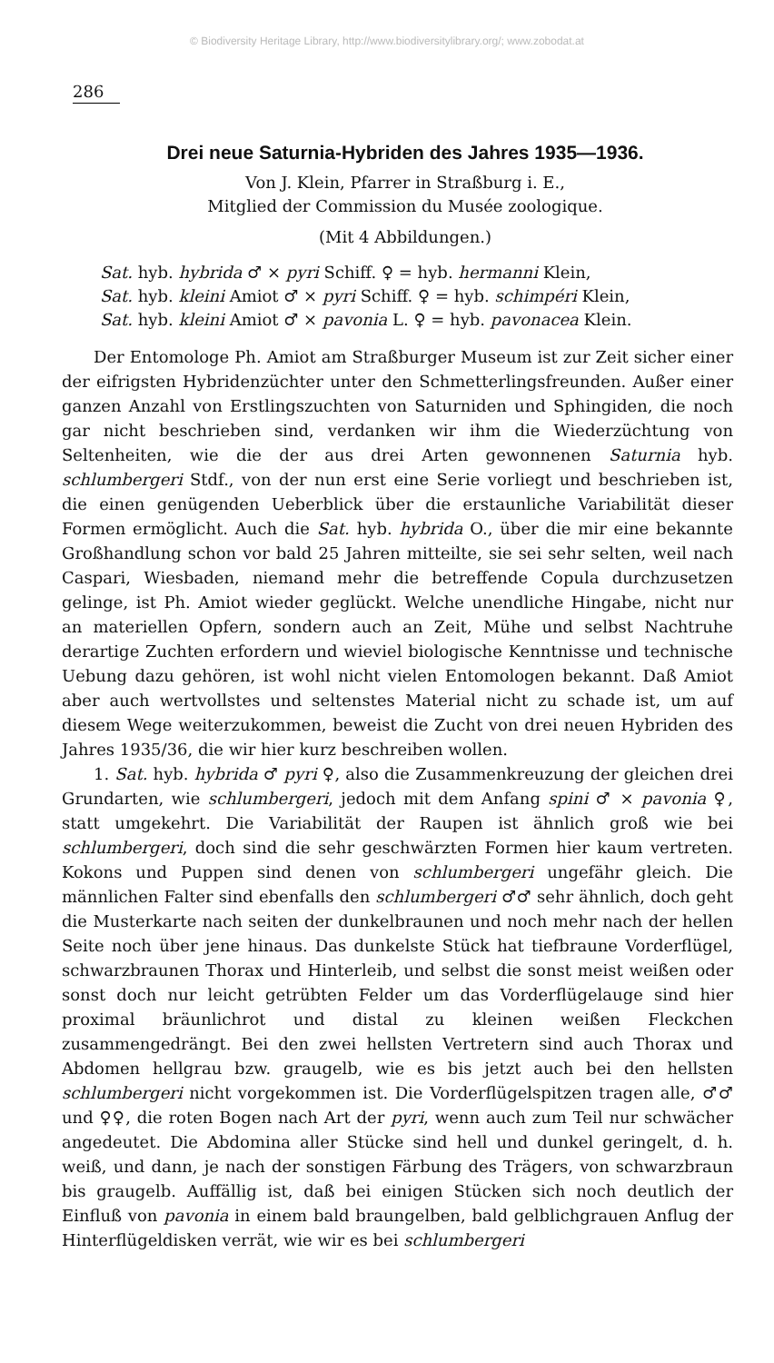© Biodiversity Heritage Library, http://www.biodiversitylibrary.org/; www.zobodat.at
286
Drei neue Saturnia-Hybriden des Jahres 1935—1936.
Von J. Klein, Pfarrer in Straßburg i. E.,
Mitglied der Commission du Musée zoologique.
(Mit 4 Abbildungen.)
Sat. hyb. hybrida ♂ × pyri Schiff. ♀ = hyb. hermanni Klein,
Sat. hyb. kleini Amiot ♂ × pyri Schiff. ♀ = hyb. schimpéri Klein,
Sat. hyb. kleini Amiot ♂ × pavonia L. ♀ = hyb. pavonacea Klein.
Der Entomologe Ph. Amiot am Straßburger Museum ist zur Zeit sicher einer der eifrigsten Hybridenzüchter unter den Schmetterlingsfreunden. Außer einer ganzen Anzahl von Erstlingszuchten von Saturniden und Sphingiden, die noch gar nicht beschrieben sind, verdanken wir ihm die Wiederzüchtung von Seltenheiten, wie die der aus drei Arten gewonnenen Saturnia hyb. schlumbergeri Stdf., von der nun erst eine Serie vorliegt und beschrieben ist, die einen genügenden Ueberblick über die erstaunliche Variabilität dieser Formen ermöglicht. Auch die Sat. hyb. hybrida O., über die mir eine bekannte Großhandlung schon vor bald 25 Jahren mitteilte, sie sei sehr selten, weil nach Caspari, Wiesbaden, niemand mehr die betreffende Copula durchzusetzen gelinge, ist Ph. Amiot wieder geglückt. Welche unendliche Hingabe, nicht nur an materiellen Opfern, sondern auch an Zeit, Mühe und selbst Nachtruhe derartige Zuchten erfordern und wieviel biologische Kenntnisse und technische Uebung dazu gehören, ist wohl nicht vielen Entomologen bekannt. Daß Amiot aber auch wertvollstes und seltenstes Material nicht zu schade ist, um auf diesem Wege weiterzukommen, beweist die Zucht von drei neuen Hybriden des Jahres 1935/36, die wir hier kurz beschreiben wollen.
1. Sat. hyb. hybrida ♂ pyri ♀, also die Zusammenkreuzung der gleichen drei Grundarten, wie schlumbergeri, jedoch mit dem Anfang spini ♂ × pavonia ♀, statt umgekehrt. Die Variabilität der Raupen ist ähnlich groß wie bei schlumbergeri, doch sind die sehr geschwärzten Formen hier kaum vertreten. Kokons und Puppen sind denen von schlumbergeri ungefähr gleich. Die männlichen Falter sind ebenfalls den schlumbergeri ♂♂ sehr ähnlich, doch geht die Musterkarte nach seiten der dunkelbraunen und noch mehr nach der hellen Seite noch über jene hinaus. Das dunkelste Stück hat tiefbraune Vorderflügel, schwarzbraunen Thorax und Hinterleib, und selbst die sonst meist weißen oder sonst doch nur leicht getrübten Felder um das Vorderflügelauge sind hier proximal bräunlichrot und distal zu kleinen weißen Fleckchen zusammengedrängt. Bei den zwei hellsten Vertretern sind auch Thorax und Abdomen hellgrau bzw. graugelb, wie es bis jetzt auch bei den hellsten schlumbergeri nicht vorgekommen ist. Die Vorderflügelspitzen tragen alle, ♂♂ und ♀♀, die roten Bogen nach Art der pyri, wenn auch zum Teil nur schwächer angedeutet. Die Abdomina aller Stücke sind hell und dunkel geringelt, d. h. weiß, und dann, je nach der sonstigen Färbung des Trägers, von schwarzbraun bis graugelb. Auffällig ist, daß bei einigen Stücken sich noch deutlich der Einfluß von pavonia in einem bald braungelben, bald gelblichgrauen Anflug der Hinterflügeldisken verrät, wie wir es bei schlumbergeri